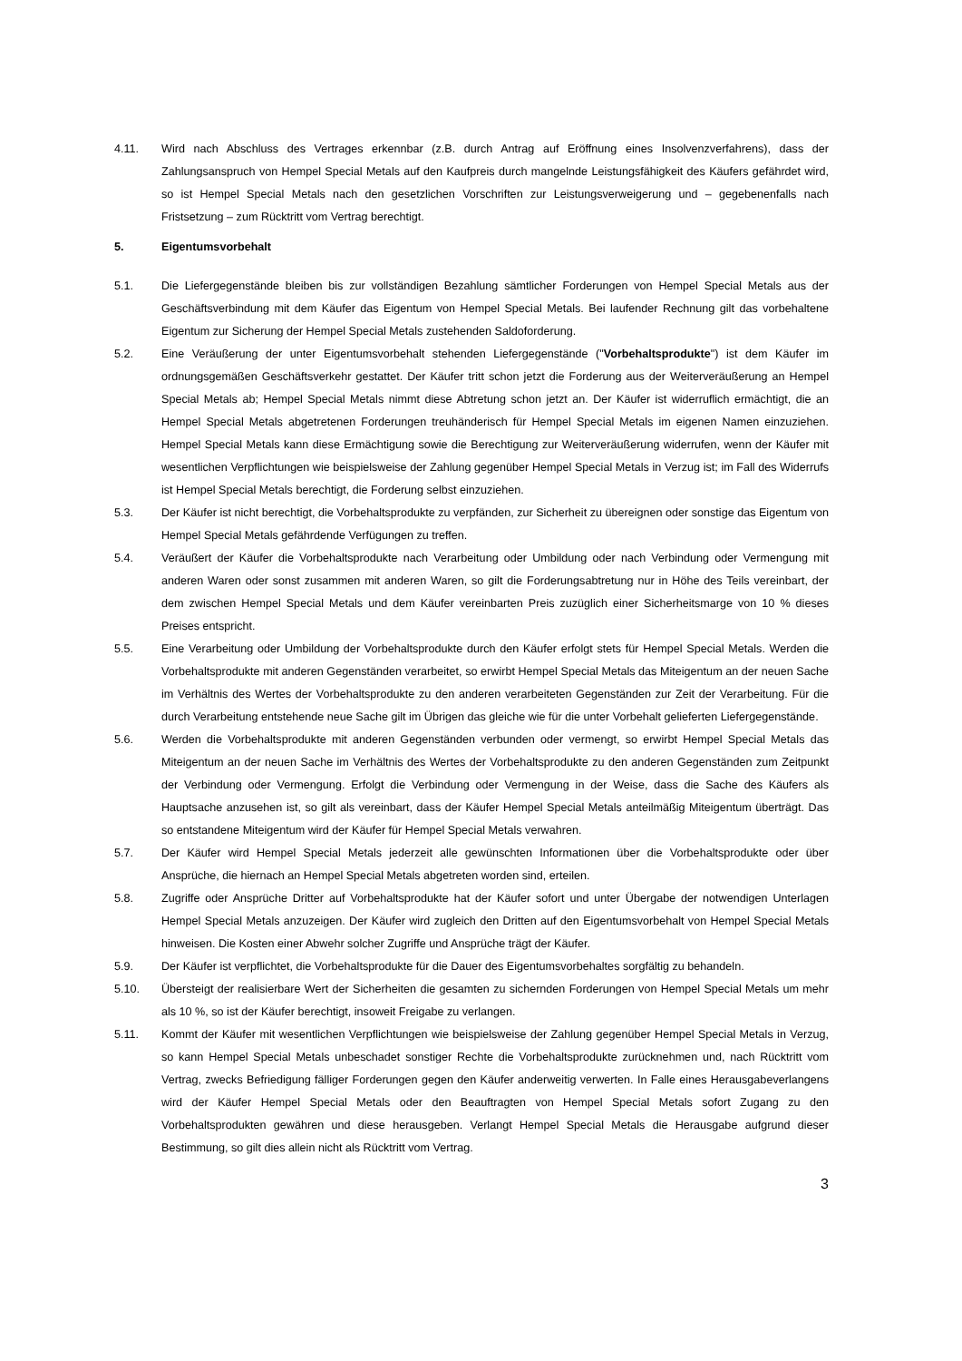4.11. Wird nach Abschluss des Vertrages erkennbar (z.B. durch Antrag auf Eröffnung eines Insolvenzverfahrens), dass der Zahlungsanspruch von Hempel Special Metals auf den Kaufpreis durch mangelnde Leistungsfähigkeit des Käufers gefährdet wird, so ist Hempel Special Metals nach den gesetzlichen Vorschriften zur Leistungsverweigerung und – gegebenenfalls nach Fristsetzung – zum Rücktritt vom Vertrag berechtigt.
5. Eigentumsvorbehalt
5.1. Die Liefergegenstände bleiben bis zur vollständigen Bezahlung sämtlicher Forderungen von Hempel Special Metals aus der Geschäftsverbindung mit dem Käufer das Eigentum von Hempel Special Metals. Bei laufender Rechnung gilt das vorbehaltene Eigentum zur Sicherung der Hempel Special Metals zustehenden Saldoforderung.
5.2. Eine Veräußerung der unter Eigentumsvorbehalt stehenden Liefergegenstände ("Vorbehaltsprodukte") ist dem Käufer im ordnungsgemäßen Geschäftsverkehr gestattet. Der Käufer tritt schon jetzt die Forderung aus der Weiterveräußerung an Hempel Special Metals ab; Hempel Special Metals nimmt diese Abtretung schon jetzt an. Der Käufer ist widerruflich ermächtigt, die an Hempel Special Metals abgetretenen Forderungen treuhänderisch für Hempel Special Metals im eigenen Namen einzuziehen. Hempel Special Metals kann diese Ermächtigung sowie die Berechtigung zur Weiterveräußerung widerrufen, wenn der Käufer mit wesentlichen Verpflichtungen wie beispielsweise der Zahlung gegenüber Hempel Special Metals in Verzug ist; im Fall des Widerrufs ist Hempel Special Metals berechtigt, die Forderung selbst einzuziehen.
5.3. Der Käufer ist nicht berechtigt, die Vorbehaltsprodukte zu verpfänden, zur Sicherheit zu übereignen oder sonstige das Eigentum von Hempel Special Metals gefährdende Verfügungen zu treffen.
5.4. Veräußert der Käufer die Vorbehaltsprodukte nach Verarbeitung oder Umbildung oder nach Verbindung oder Vermengung mit anderen Waren oder sonst zusammen mit anderen Waren, so gilt die Forderungsabtretung nur in Höhe des Teils vereinbart, der dem zwischen Hempel Special Metals und dem Käufer vereinbarten Preis zuzüglich einer Sicherheitsmarge von 10 % dieses Preises entspricht.
5.5. Eine Verarbeitung oder Umbildung der Vorbehaltsprodukte durch den Käufer erfolgt stets für Hempel Special Metals. Werden die Vorbehaltsprodukte mit anderen Gegenständen verarbeitet, so erwirbt Hempel Special Metals das Miteigentum an der neuen Sache im Verhältnis des Wertes der Vorbehaltsprodukte zu den anderen verarbeiteten Gegenständen zur Zeit der Verarbeitung. Für die durch Verarbeitung entstehende neue Sache gilt im Übrigen das gleiche wie für die unter Vorbehalt gelieferten Liefergegenstände.
5.6. Werden die Vorbehaltsprodukte mit anderen Gegenständen verbunden oder vermengt, so erwirbt Hempel Special Metals das Miteigentum an der neuen Sache im Verhältnis des Wertes der Vorbehaltsprodukte zu den anderen Gegenständen zum Zeitpunkt der Verbindung oder Vermengung. Erfolgt die Verbindung oder Vermengung in der Weise, dass die Sache des Käufers als Hauptsache anzusehen ist, so gilt als vereinbart, dass der Käufer Hempel Special Metals anteilmäßig Miteigentum überträgt. Das so entstandene Miteigentum wird der Käufer für Hempel Special Metals verwahren.
5.7. Der Käufer wird Hempel Special Metals jederzeit alle gewünschten Informationen über die Vorbehaltsprodukte oder über Ansprüche, die hiernach an Hempel Special Metals abgetreten worden sind, erteilen.
5.8. Zugriffe oder Ansprüche Dritter auf Vorbehaltsprodukte hat der Käufer sofort und unter Übergabe der notwendigen Unterlagen Hempel Special Metals anzuzeigen. Der Käufer wird zugleich den Dritten auf den Eigentumsvorbehalt von Hempel Special Metals hinweisen. Die Kosten einer Abwehr solcher Zugriffe und Ansprüche trägt der Käufer.
5.9. Der Käufer ist verpflichtet, die Vorbehaltsprodukte für die Dauer des Eigentumsvorbehaltes sorgfältig zu behandeln.
5.10. Übersteigt der realisierbare Wert der Sicherheiten die gesamten zu sichernden Forderungen von Hempel Special Metals um mehr als 10 %, so ist der Käufer berechtigt, insoweit Freigabe zu verlangen.
5.11. Kommt der Käufer mit wesentlichen Verpflichtungen wie beispielsweise der Zahlung gegenüber Hempel Special Metals in Verzug, so kann Hempel Special Metals unbeschadet sonstiger Rechte die Vorbehaltsprodukte zurücknehmen und, nach Rücktritt vom Vertrag, zwecks Befriedigung fälliger Forderungen gegen den Käufer anderweitig verwerten. In Falle eines Herausgabeverlangens wird der Käufer Hempel Special Metals oder den Beauftragten von Hempel Special Metals sofort Zugang zu den Vorbehaltsprodukten gewähren und diese herausgeben. Verlangt Hempel Special Metals die Herausgabe aufgrund dieser Bestimmung, so gilt dies allein nicht als Rücktritt vom Vertrag.
3